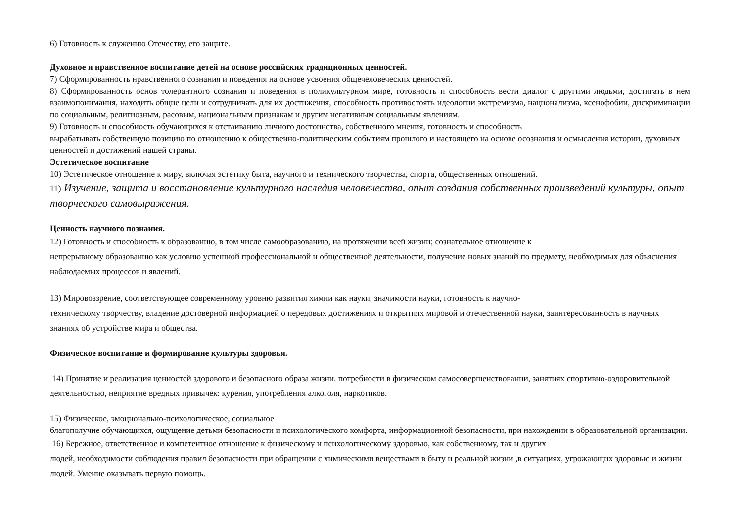6) Готовность к служению Отечеству, его защите.
Духовное и нравственное воспитание детей на основе российских традиционных ценностей.
7) Сформированность нравственного сознания и поведения на основе усвоения общечеловеческих ценностей.
8) Сформированность основ толерантного сознания и поведения в поликультурном мире, готовность и способность вести диалог с другими людьми, достигать в нем взаимопонимания, находить общие цели и сотрудничать для их достижения, способность противостоять идеологии экстремизма, национализма, ксенофобии, дискриминации по социальным, религиозным, расовым, национальным признакам и другим негативным социальным явлениям.
9) Готовность и способность обучающихся к отстаиванию личного достоинства, собственного мнения, готовность и способность
вырабатывать собственную позицию по отношению к общественно-политическим событиям прошлого и настоящего на основе осознания и осмысления истории, духовных ценностей и достижений нашей страны.
Эстетическое воспитание
10) Эстетическое отношение к миру, включая эстетику быта, научного и технического творчества, спорта, общественных отношений.
11) Изучение, защита и восстановление культурного наследия человечества, опыт создания собственных произведений культуры, опыт творческого самовыражения.
Ценность научного познания.
12) Готовность и способность к образованию, в том числе самообразованию, на протяжении всей жизни; сознательное отношение к
непрерывному образованию как условию успешной профессиональной и общественной деятельности, получение новых знаний по предмету, необходимых для объяснения наблюдаемых процессов и явлений.
13) Мировоззрение, соответствующее современному уровню развития химии как науки, значимости науки, готовность к научно-
техническому творчеству, владение достоверной информацией о передовых достижениях и открытиях мировой и отечественной науки, заинтересованность в научных знаниях об устройстве мира и общества.
Физическое воспитание и формирование культуры здоровья.
14) Принятие и реализация ценностей здорового и безопасного образа жизни, потребности в физическом самосовершенствовании, занятиях спортивно-оздоровительной деятельностью, неприятие вредных привычек: курения, употребления алкоголя, наркотиков.
15) Физическое, эмоционально-психологическое, социальное
благополучие обучающихся, ощущение детьми безопасности и психологического комфорта, информационной безопасности, при нахождении в образовательной организации.
16) Бережное, ответственное и компетентное отношение к физическому и психологическому здоровью, как собственному, так и других
людей, необходимости соблюдения правил безопасности при обращении с химическими веществами в быту и реальной жизни ,в ситуациях, угрожающих здоровью и жизни людей. Умение оказывать первую помощь.